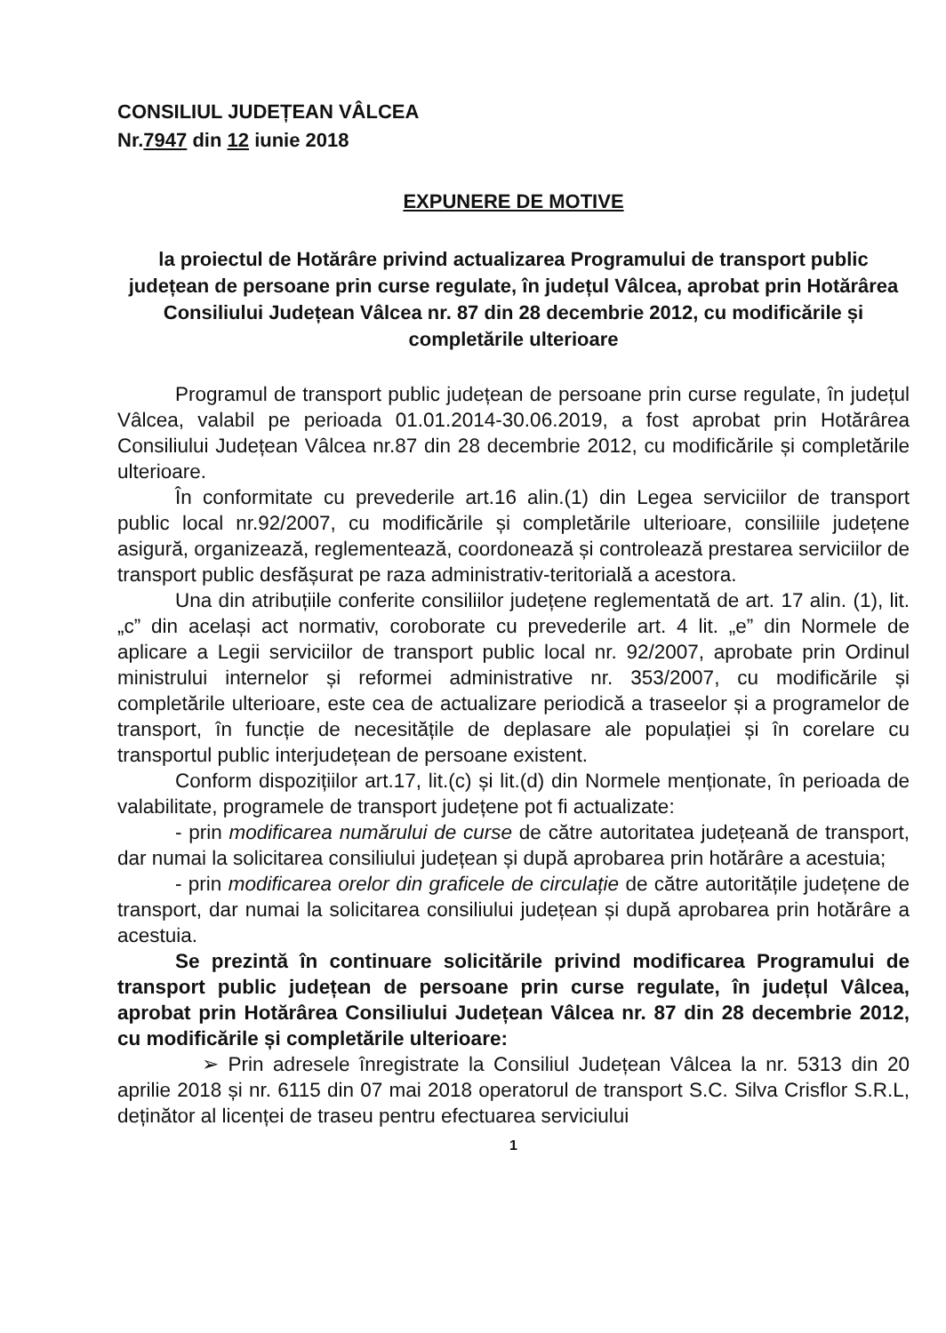CONSILIUL JUDEȚEAN VÂLCEA
Nr.7947 din 12 iunie 2018
EXPUNERE DE MOTIVE
la proiectul de Hotărâre privind actualizarea Programului de transport public județean de persoane prin curse regulate, în județul Vâlcea, aprobat prin Hotărârea Consiliului Județean Vâlcea nr. 87 din 28 decembrie 2012, cu modificările și completările ulterioare
Programul de transport public județean de persoane prin curse regulate, în județul Vâlcea, valabil pe perioada 01.01.2014-30.06.2019, a fost aprobat prin Hotărârea Consiliului Județean Vâlcea nr.87 din 28 decembrie 2012, cu modificările și completările ulterioare.
În conformitate cu prevederile art.16 alin.(1) din Legea serviciilor de transport public local nr.92/2007, cu modificările și completările ulterioare, consiliile județene asigură, organizează, reglementează, coordonează și controlează prestarea serviciilor de transport public desfășurat pe raza administrativ-teritorială a acestora.
Una din atribuțiile conferite consiliilor județene reglementată de art. 17 alin. (1), lit. „c” din același act normativ, coroborate cu prevederile art. 4 lit. „e” din Normele de aplicare a Legii serviciilor de transport public local nr. 92/2007, aprobate prin Ordinul ministrului internelor și reformei administrative nr. 353/2007, cu modificările și completările ulterioare, este cea de actualizare periodică a traseelor și a programelor de transport, în funcție de necesitățile de deplasare ale populației și în corelare cu transportul public interjudețean de persoane existent.
Conform dispozițiilor art.17, lit.(c) și lit.(d) din Normele menționate, în perioada de valabilitate, programele de transport județene pot fi actualizate:
- prin modificarea numărului de curse de către autoritatea județeană de transport, dar numai la solicitarea consiliului județean și după aprobarea prin hotărâre a acestuia;
- prin modificarea orelor din graficele de circulație de către autoritățile județene de transport, dar numai la solicitarea consiliului județean și după aprobarea prin hotărâre a acestuia.
Se prezintă în continuare solicitările privind modificarea Programului de transport public județean de persoane prin curse regulate, în județul Vâlcea, aprobat prin Hotărârea Consiliului Județean Vâlcea nr. 87 din 28 decembrie 2012, cu modificările și completările ulterioare:
➢ Prin adresele înregistrate la Consiliul Județean Vâlcea la nr. 5313 din 20 aprilie 2018 și nr. 6115 din 07 mai 2018 operatorul de transport S.C. Silva Crisflor S.R.L, deținător al licenței de traseu pentru efectuarea serviciului
1